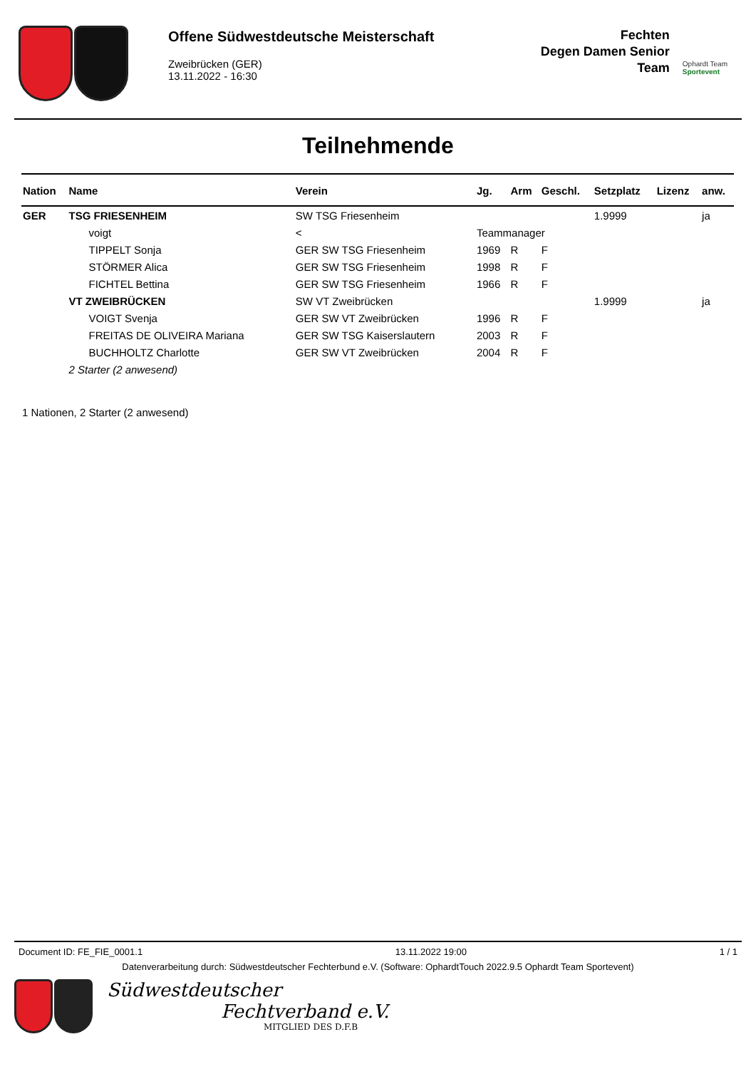Offene Südwestdeutsche Meisterschaft
Zweibrücken (GER)
13.11.2022 - 16:30
Fechten
Degen Damen Senior
Team
Ophardt Team
Sportevent
Teilnehmende
| Nation | Name | Verein | Jg. | Arm | Geschl. | Setzplatz | Lizenz | anw. |
| --- | --- | --- | --- | --- | --- | --- | --- | --- |
| GER | TSG FRIESENHEIM | SW TSG Friesenheim | | | | 1.9999 | | ja |
| | voigt | < | Teammanager | | | | | |
| | TIPPELT Sonja | GER SW TSG Friesenheim | 1969 | R | F | | | |
| | STÖRMER Alica | GER SW TSG Friesenheim | 1998 | R | F | | | |
| | FICHTEL Bettina | GER SW TSG Friesenheim | 1966 | R | F | | | |
| | VT ZWEIBRÜCKEN | SW VT Zweibrücken | | | | 1.9999 | | ja |
| | VOIGT Svenja | GER SW VT Zweibrücken | 1996 | R | F | | | |
| | FREITAS DE OLIVEIRA Mariana | GER SW TSG Kaiserslautern | 2003 | R | F | | | |
| | BUCHHOLTZ Charlotte | GER SW VT Zweibrücken | 2004 | R | F | | | |
| | 2 Starter (2 anwesend) | | | | | | | |
1 Nationen, 2 Starter (2 anwesend)
Document ID: FE_FIE_0001.1 13.11.2022 19:00 1 / 1
Datenverarbeitung durch: Südwestdeutscher Fechterbund e.V. (Software: OphardtTouch 2022.9.5 Ophardt Team Sportevent)
Südwestdeutscher
Fechtverband e.V.
MITGLIED DES D.F.B